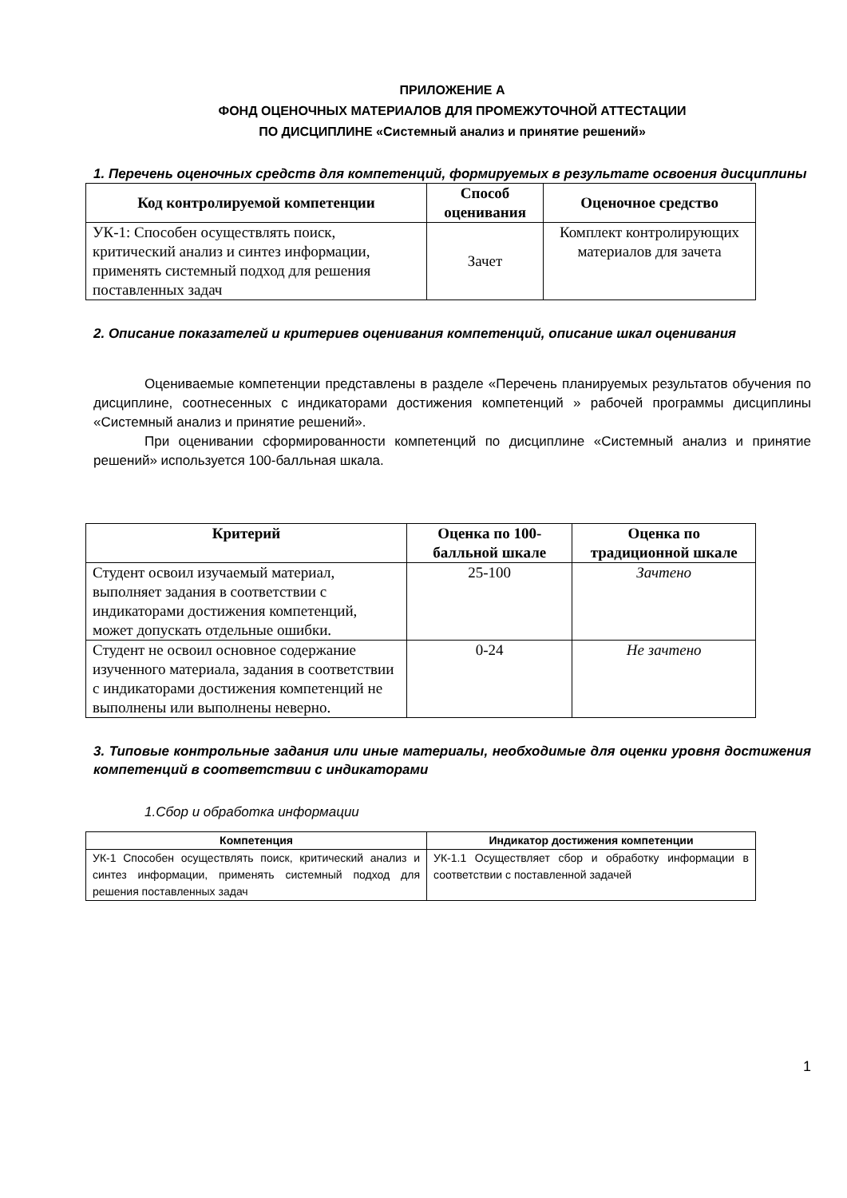ПРИЛОЖЕНИЕ А
ФОНД ОЦЕНОЧНЫХ МАТЕРИАЛОВ ДЛЯ ПРОМЕЖУТОЧНОЙ АТТЕСТАЦИИ
ПО ДИСЦИПЛИНЕ «Системный анализ и принятие решений»
1. Перечень оценочных средств для компетенций, формируемых в результате освоения дисциплины
| Код контролируемой компетенции | Способ оценивания | Оценочное средство |
| --- | --- | --- |
| УК-1: Способен осуществлять поиск, критический анализ и синтез информации, применять системный подход для решения поставленных задач | Зачет | Комплект контролирующих материалов для зачета |
2. Описание показателей и критериев оценивания компетенций, описание шкал оценивания
Оцениваемые компетенции представлены в разделе «Перечень планируемых результатов обучения по дисциплине, соотнесенных с индикаторами достижения компетенций » рабочей программы дисциплины «Системный анализ и принятие решений».
При оценивании сформированности компетенций по дисциплине «Системный анализ и принятие решений» используется 100-балльная шкала.
| Критерий | Оценка по 100-балльной шкале | Оценка по традиционной шкале |
| --- | --- | --- |
| Студент освоил изучаемый материал, выполняет задания в соответствии с индикаторами достижения компетенций, может допускать отдельные ошибки. | 25-100 | Зачтено |
| Студент не освоил основное содержание изученного материала, задания в соответствии с индикаторами достижения компетенций не выполнены или выполнены неверно. | 0-24 | Не зачтено |
3. Типовые контрольные задания или иные материалы, необходимые для оценки уровня достижения компетенций в соответствии с индикаторами
1.Сбор и обработка информации
| Компетенция | Индикатор достижения компетенции |
| --- | --- |
| УК-1 Способен осуществлять поиск, критический анализ и синтез информации, применять системный подход для решения поставленных задач | УК-1.1 Осуществляет сбор и обработку информации в соответствии с поставленной задачей |
1